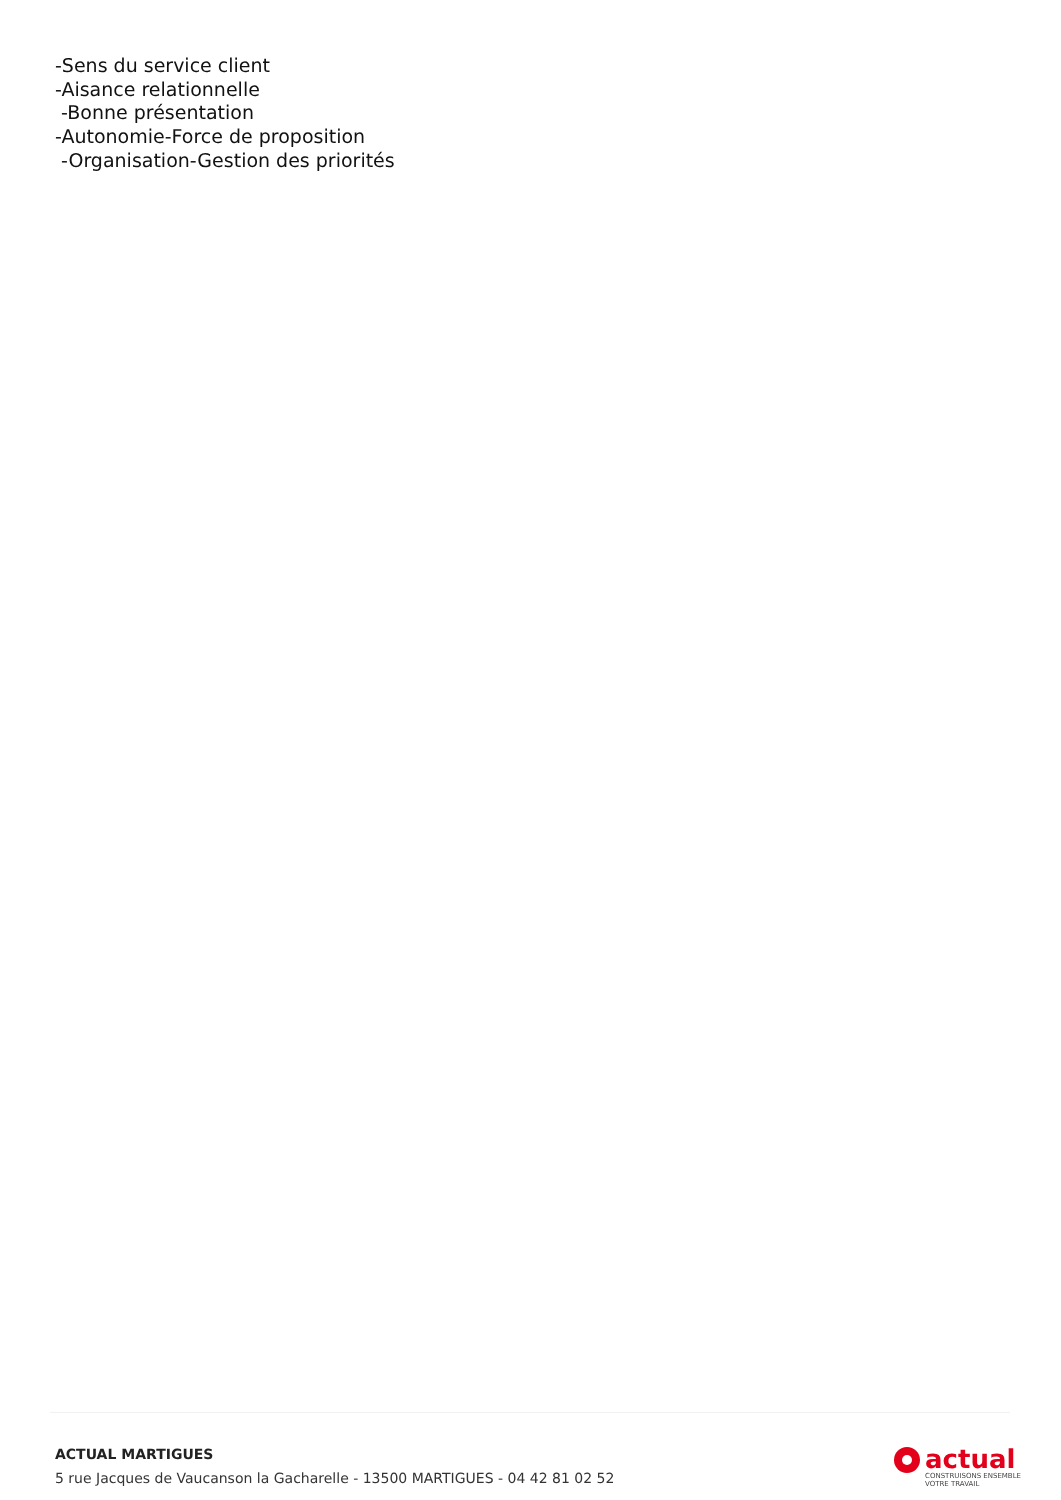-Sens du service client
-Aisance relationnelle
-Bonne présentation
-Autonomie-Force de proposition
-Organisation-Gestion des priorités
ACTUAL MARTIGUES
5 rue Jacques de Vaucanson la Gacharelle - 13500 MARTIGUES - 04 42 81 02 52
actual
CONSTRUISONS ENSEMBLE
VOTRE TRAVAIL